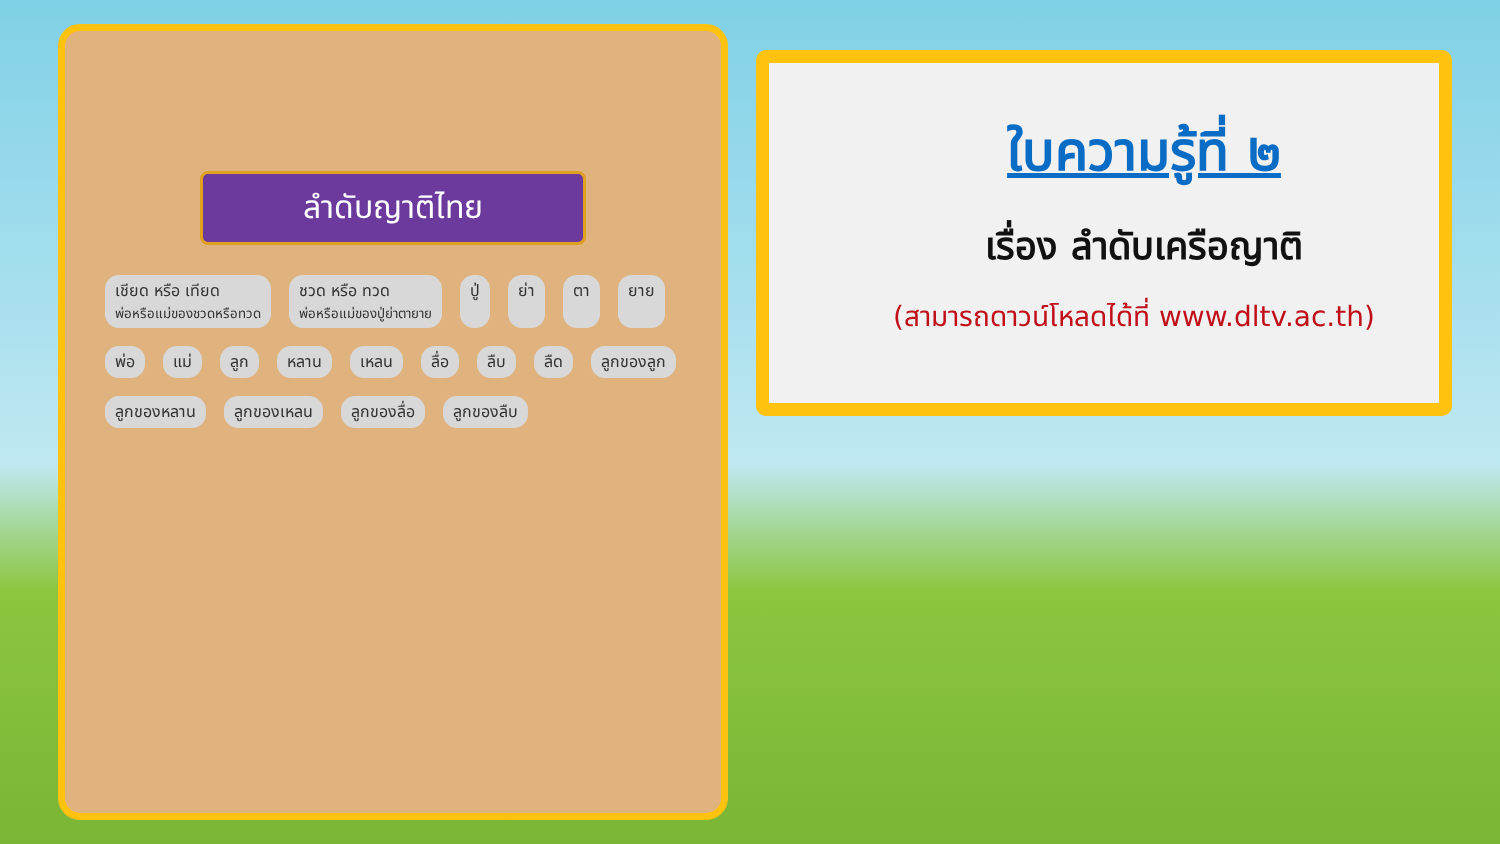ลำดับญาติไทย
เชียด หรือ เทียด
พ่อหรือแม่ของชวดหรือทวด ชวด หรือ ทวด
พ่อหรือแม่ของปู่ย่าตายาย ปู่ ย่า ตา ยาย พ่อ แม่ ลูก หลาน เหลน ลื่อ ลืบ ลืด ลูกของลูก ลูกของหลาน ลูกของเหลน ลูกของลื่อ ลูกของลืบ
ใบความรู้ที่ ๒
เรื่อง ลำดับเครือญาติ
(สามารถดาวน์โหลดได้ที่ www.dltv.ac.th)